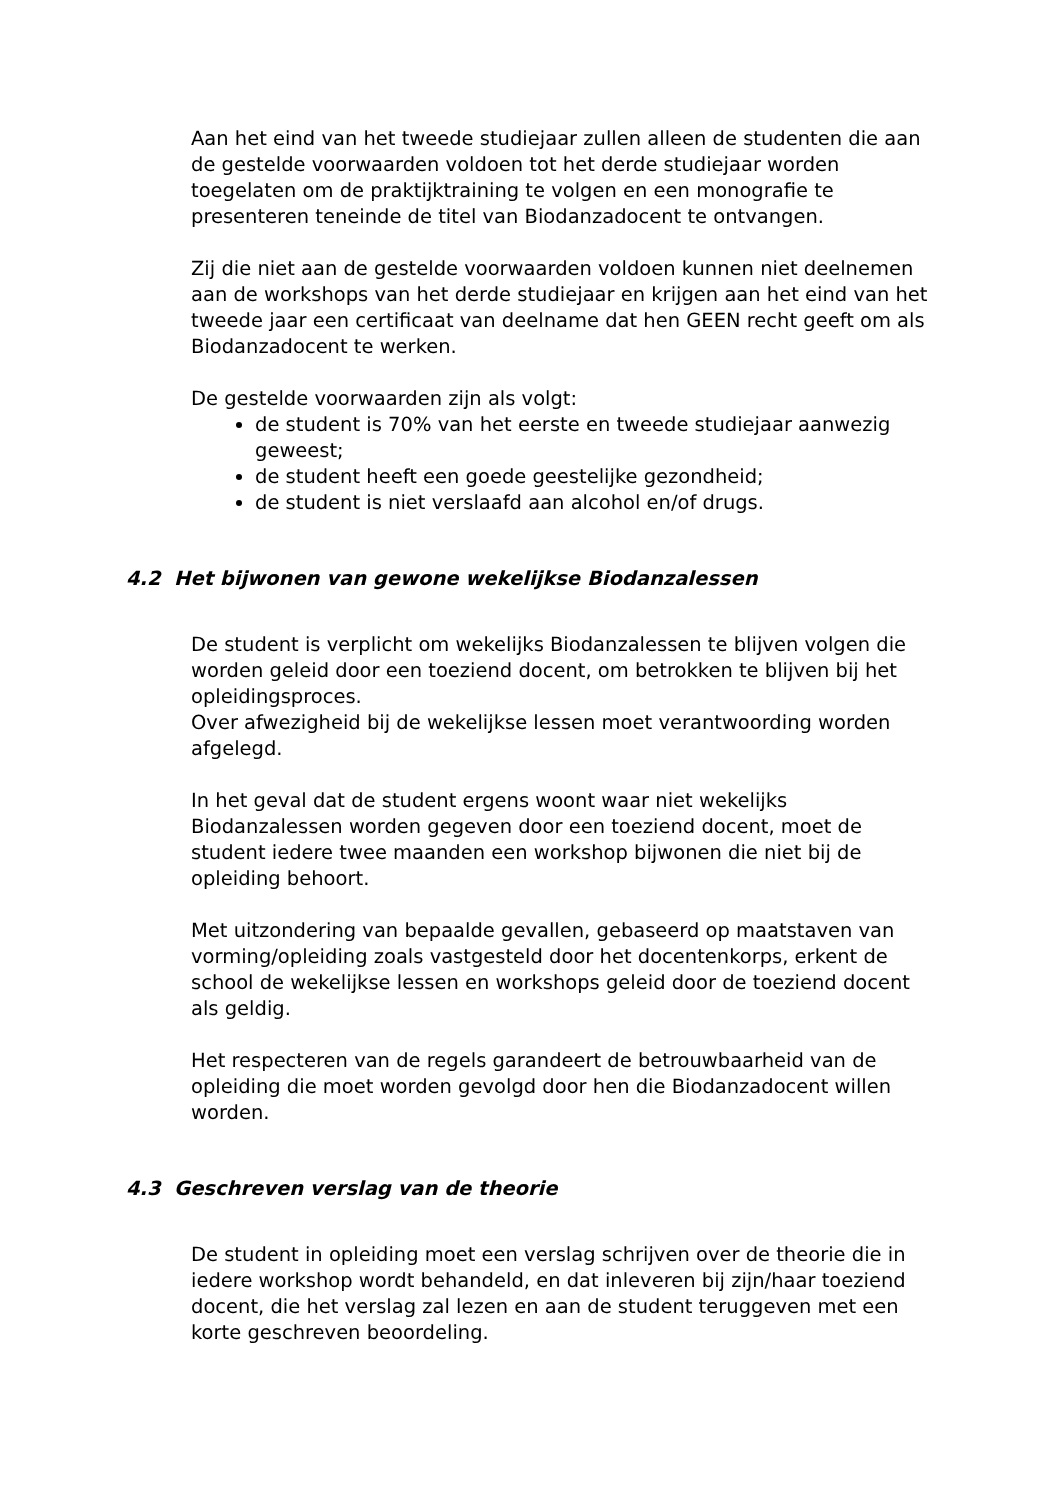Aan het eind van het tweede studiejaar zullen alleen de studenten die aan de gestelde voorwaarden voldoen tot het derde studiejaar worden toegelaten om de praktijktraining te volgen en een monografie te presenteren teneinde de titel van Biodanzadocent te ontvangen.
Zij die niet aan de gestelde voorwaarden voldoen kunnen niet deelnemen aan de workshops van het derde studiejaar en krijgen aan het eind van het tweede jaar een certificaat van deelname dat hen GEEN recht geeft om als Biodanzadocent te werken.
De gestelde voorwaarden zijn als volgt:
de student is 70% van het eerste en tweede studiejaar aanwezig geweest;
de student heeft een goede geestelijke gezondheid;
de student is niet verslaafd aan alcohol en/of drugs.
4.2 Het bijwonen van gewone wekelijkse Biodanzalessen
De student is verplicht om wekelijks Biodanzalessen te blijven volgen die worden geleid door een toeziend docent, om betrokken te blijven bij het opleidingsproces.
Over afwezigheid bij de wekelijkse lessen moet verantwoording worden afgelegd.
In het geval dat de student ergens woont waar niet wekelijks Biodanzalessen worden gegeven door een toeziend docent, moet de student iedere twee maanden een workshop bijwonen die niet bij de opleiding behoort.
Met uitzondering van bepaalde gevallen, gebaseerd op maatstaven van vorming/opleiding zoals vastgesteld door het docentenkorps, erkent de school de wekelijkse lessen en workshops geleid door de toeziend docent als geldig.
Het respecteren van de regels garandeert de betrouwbaarheid van de opleiding die moet worden gevolgd door hen die Biodanzadocent willen worden.
4.3 Geschreven verslag van de theorie
De student in opleiding moet een verslag schrijven over de theorie die in iedere workshop wordt behandeld, en dat inleveren bij zijn/haar toeziend docent, die het verslag zal lezen en aan de student teruggeven met een korte geschreven beoordeling.